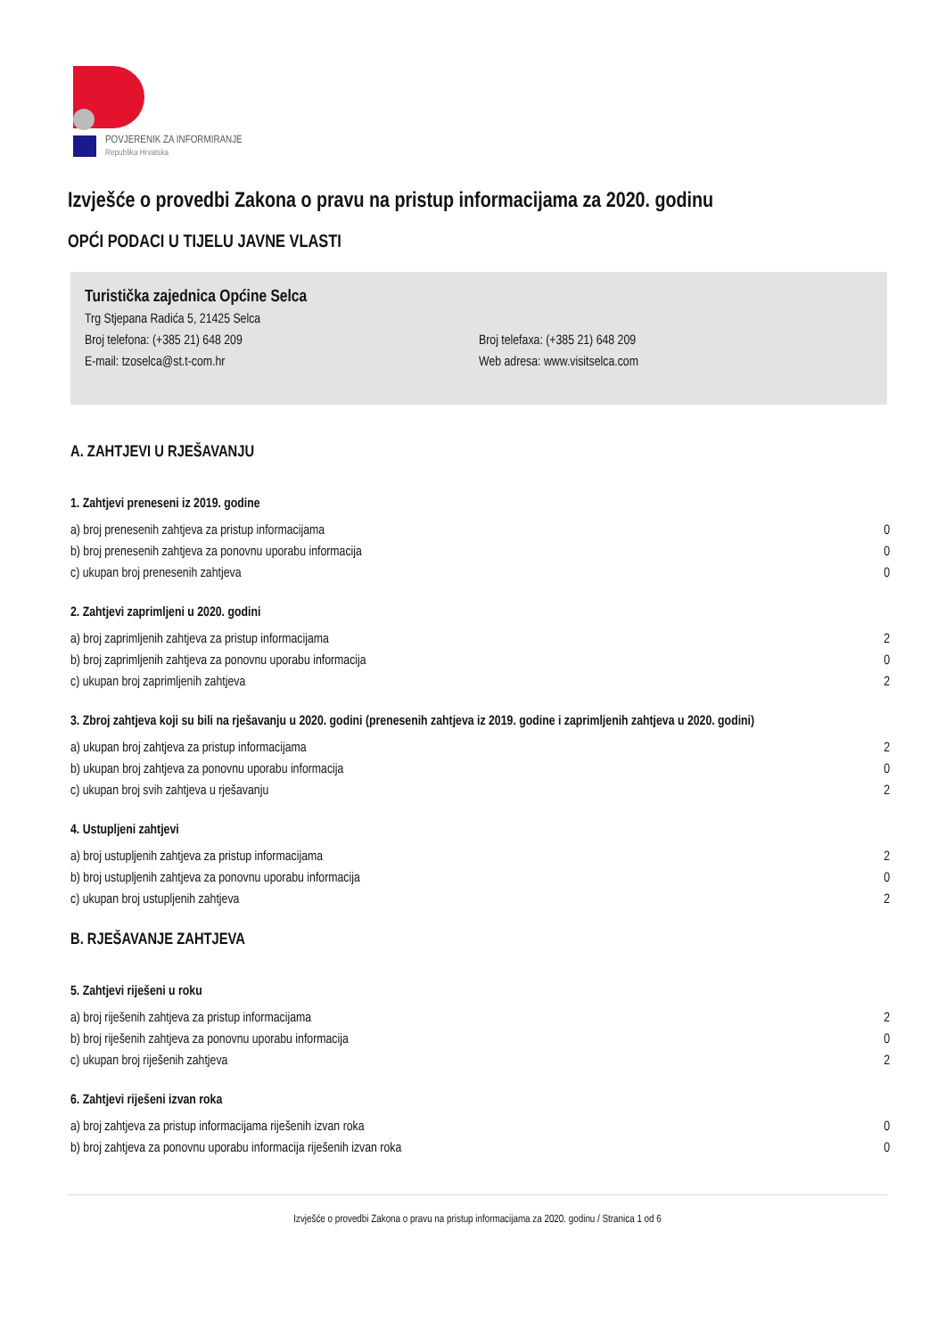POVJERENIK ZA INFORMIRANJE
Republika Hrvatska
Izvješće o provedbi Zakona o pravu na pristup informacijama za 2020. godinu
OPĆI PODACI U TIJELU JAVNE VLASTI
Turistička zajednica Općine Selca
Trg Stjepana Radića 5, 21425 Selca
Broj telefona: (+385 21) 648 209 Broj telefaxa: (+385 21) 648 209
E-mail: tzoselca@st.t-com.hr Web adresa: www.visitselca.com
A. ZAHTJEVI U RJEŠAVANJU
1. Zahtjevi preneseni iz 2019. godine
| a) broj prenesenih zahtjeva za pristup informacijama | 0 |
| b) broj prenesenih zahtjeva za ponovnu uporabu informacija | 0 |
| c) ukupan broj prenesenih zahtjeva | 0 |
2. Zahtjevi zaprimljeni u 2020. godini
| a) broj zaprimljenih zahtjeva za pristup informacijama | 2 |
| b) broj zaprimljenih zahtjeva za ponovnu uporabu informacija | 0 |
| c) ukupan broj zaprimljenih zahtjeva | 2 |
3. Zbroj zahtjeva koji su bili na rješavanju u 2020. godini (prenesenih zahtjeva iz 2019. godine i zaprimljenih zahtjeva u 2020. godini)
| a) ukupan broj zahtjeva za pristup informacijama | 2 |
| b) ukupan broj zahtjeva za ponovnu uporabu informacija | 0 |
| c) ukupan broj svih zahtjeva u rješavanju | 2 |
4. Ustupljeni zahtjevi
| a) broj ustupljenih zahtjeva za pristup informacijama | 2 |
| b) broj ustupljenih zahtjeva za ponovnu uporabu informacija | 0 |
| c) ukupan broj ustupljenih zahtjeva | 2 |
B. RJEŠAVANJE ZAHTJEVA
5. Zahtjevi riješeni u roku
| a) broj riješenih zahtjeva za pristup informacijama | 2 |
| b) broj riješenih zahtjeva za ponovnu uporabu informacija | 0 |
| c) ukupan broj riješenih zahtjeva | 2 |
6. Zahtjevi riješeni izvan roka
| a) broj zahtjeva za pristup informacijama riješenih izvan roka | 0 |
| b) broj zahtjeva za ponovnu uporabu informacija riješenih izvan roka | 0 |
Izvješće o provedbi Zakona o pravu na pristup informacijama za 2020. godinu / Stranica 1 od 6